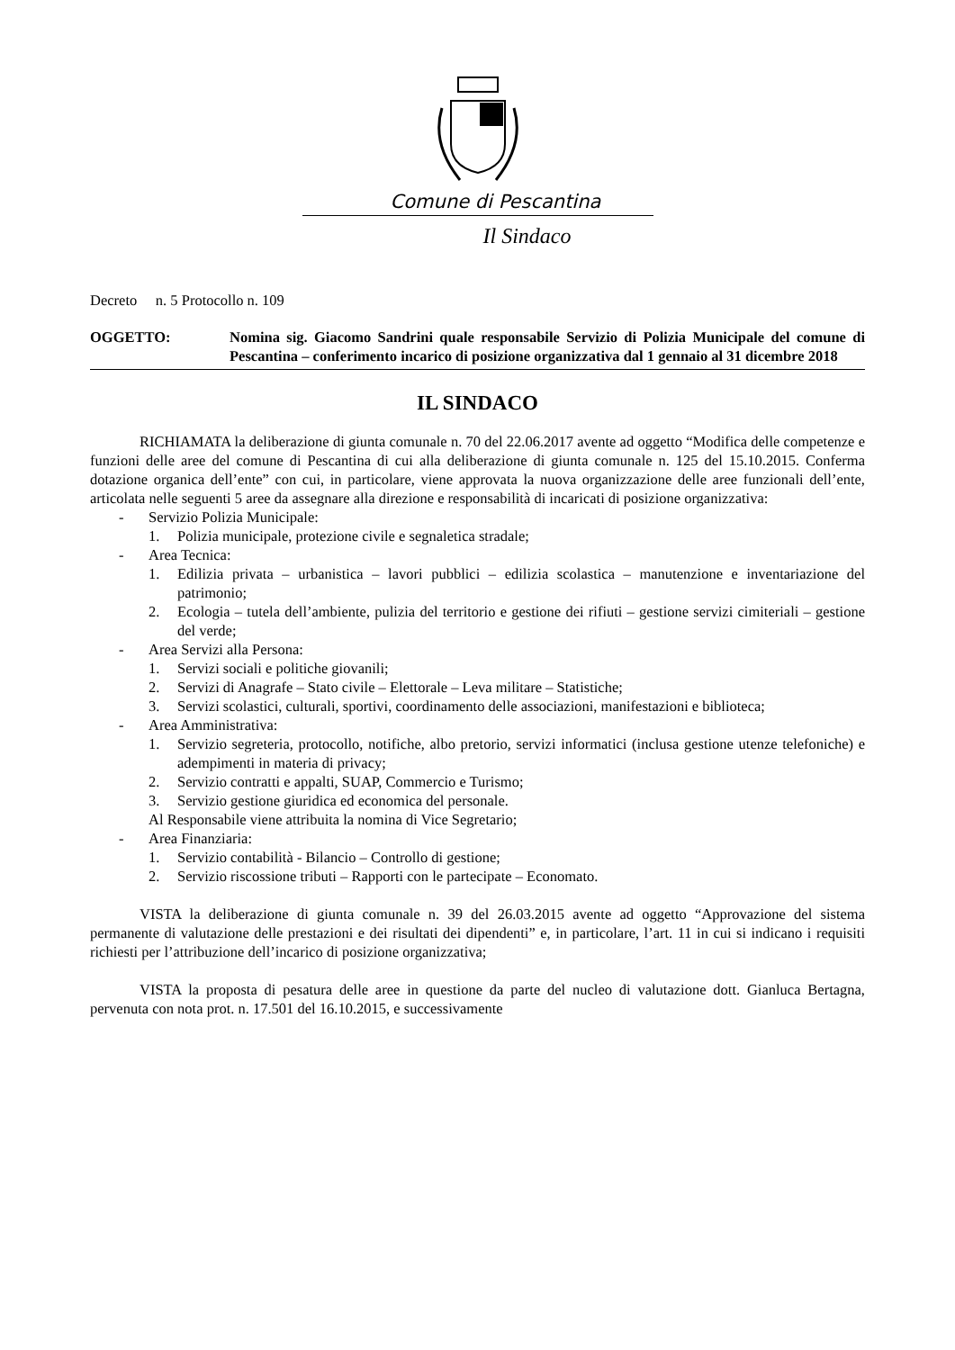Comune di Pescantina
Il Sindaco
Decreto n. 5 Protocollo n. 109
OGGETTO: Nomina sig. Giacomo Sandrini quale responsabile Servizio di Polizia Municipale del comune di Pescantina – conferimento incarico di posizione organizzativa dal 1 gennaio al 31 dicembre 2018
IL SINDACO
RICHIAMATA la deliberazione di giunta comunale n. 70 del 22.06.2017 avente ad oggetto “Modifica delle competenze e funzioni delle aree del comune di Pescantina di cui alla deliberazione di giunta comunale n. 125 del 15.10.2015. Conferma dotazione organica dell’ente” con cui, in particolare, viene approvata la nuova organizzazione delle aree funzionali dell’ente, articolata nelle seguenti 5 aree da assegnare alla direzione e responsabilità di incaricati di posizione organizzativa:
- Servizio Polizia Municipale:
1. Polizia municipale, protezione civile e segnaletica stradale;
- Area Tecnica:
1. Edilizia privata – urbanistica – lavori pubblici – edilizia scolastica – manutenzione e inventariazione del patrimonio;
2. Ecologia – tutela dell’ambiente, pulizia del territorio e gestione dei rifiuti – gestione servizi cimiteriali – gestione del verde;
- Area Servizi alla Persona:
1. Servizi sociali e politiche giovanili;
2. Servizi di Anagrafe – Stato civile – Elettorale – Leva militare – Statistiche;
3. Servizi scolastici, culturali, sportivi, coordinamento delle associazioni, manifestazioni e biblioteca;
- Area Amministrativa:
1. Servizio segreteria, protocollo, notifiche, albo pretorio, servizi informatici (inclusa gestione utenze telefoniche) e adempimenti in materia di privacy;
2. Servizio contratti e appalti, SUAP, Commercio e Turismo;
3. Servizio gestione giuridica ed economica del personale.
Al Responsabile viene attribuita la nomina di Vice Segretario;
- Area Finanziaria:
1. Servizio contabilità - Bilancio – Controllo di gestione;
2. Servizio riscossione tributi – Rapporti con le partecipate – Economato.
VISTA la deliberazione di giunta comunale n. 39 del 26.03.2015 avente ad oggetto “Approvazione del sistema permanente di valutazione delle prestazioni e dei risultati dei dipendenti” e, in particolare, l’art. 11 in cui si indicano i requisiti richiesti per l’attribuzione dell’incarico di posizione organizzativa;
VISTA la proposta di pesatura delle aree in questione da parte del nucleo di valutazione dott. Gianluca Bertagna, pervenuta con nota prot. n. 17.501 del 16.10.2015, e successivamente